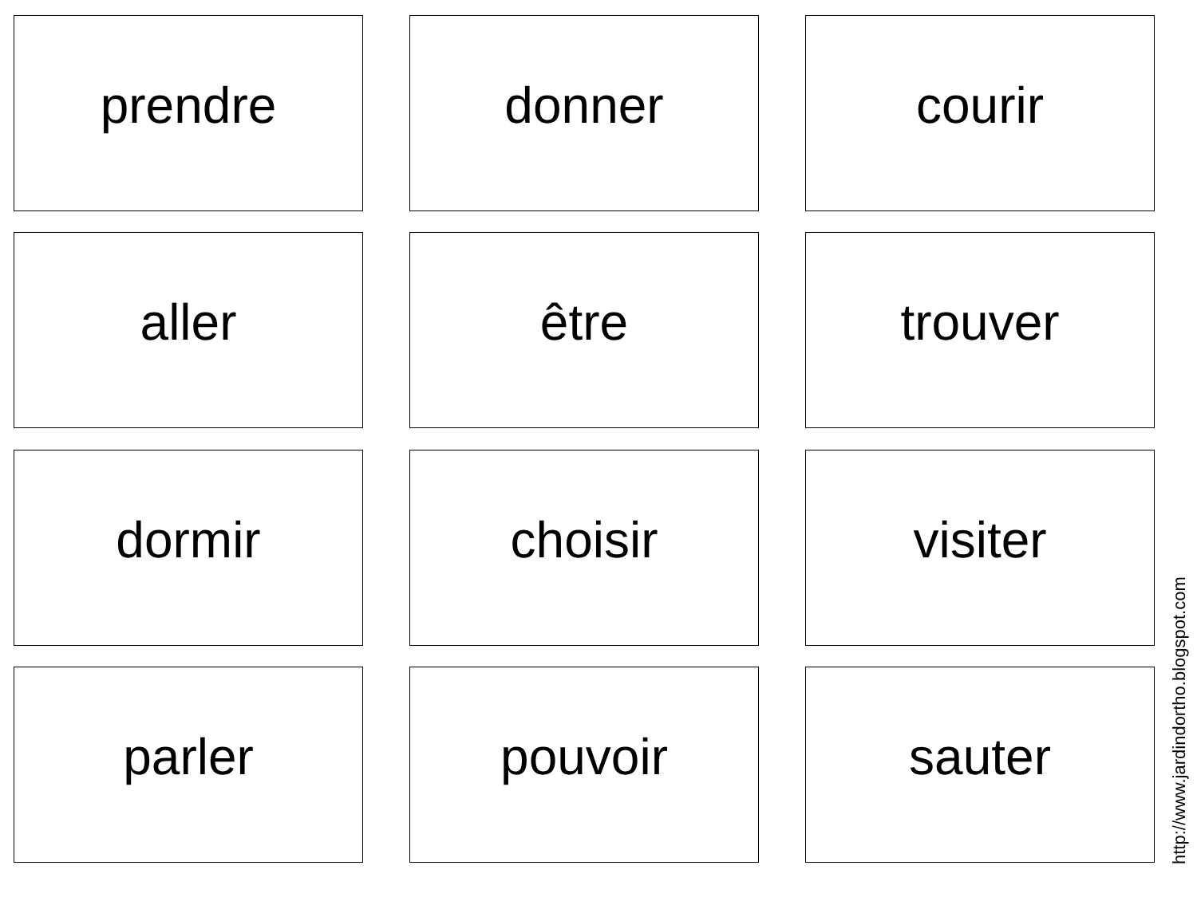prendre
donner
courir
aller
être
trouver
dormir
choisir
visiter
parler
pouvoir
sauter
http://www.jardindortho.blogspot.com